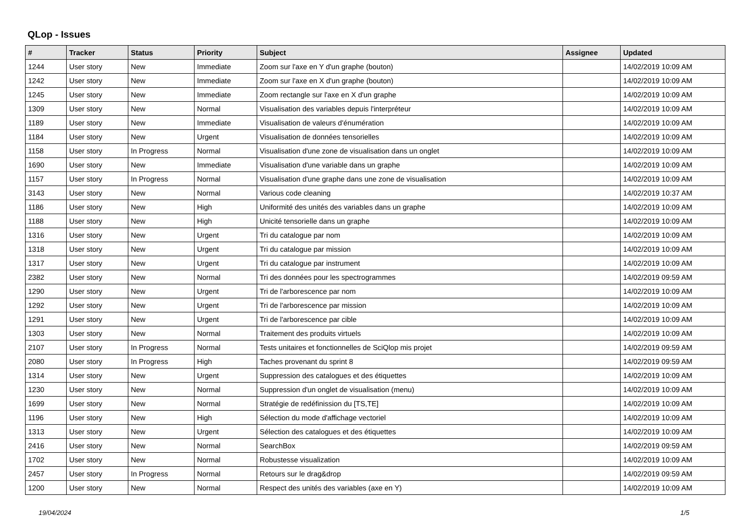QLop - Issues
| # | Tracker | Status | Priority | Subject | Assignee | Updated |
| --- | --- | --- | --- | --- | --- | --- |
| 1244 | User story | New | Immediate | Zoom sur l'axe en Y d'un graphe (bouton) | | 14/02/2019 10:09 AM |
| 1242 | User story | New | Immediate | Zoom sur l'axe en X d'un graphe (bouton) | | 14/02/2019 10:09 AM |
| 1245 | User story | New | Immediate | Zoom rectangle sur l'axe en X d'un graphe | | 14/02/2019 10:09 AM |
| 1309 | User story | New | Normal | Visualisation des variables depuis l'interpréteur | | 14/02/2019 10:09 AM |
| 1189 | User story | New | Immediate | Visualisation de valeurs d'énumération | | 14/02/2019 10:09 AM |
| 1184 | User story | New | Urgent | Visualisation de données tensorielles | | 14/02/2019 10:09 AM |
| 1158 | User story | In Progress | Normal | Visualisation d'une zone de visualisation dans un onglet | | 14/02/2019 10:09 AM |
| 1690 | User story | New | Immediate | Visualisation d'une variable dans un graphe | | 14/02/2019 10:09 AM |
| 1157 | User story | In Progress | Normal | Visualisation d'une graphe dans une zone de visualisation | | 14/02/2019 10:09 AM |
| 3143 | User story | New | Normal | Various code cleaning | | 14/02/2019 10:37 AM |
| 1186 | User story | New | High | Uniformité des unités des variables dans un graphe | | 14/02/2019 10:09 AM |
| 1188 | User story | New | High | Unicité tensorielle dans un graphe | | 14/02/2019 10:09 AM |
| 1316 | User story | New | Urgent | Tri du catalogue par nom | | 14/02/2019 10:09 AM |
| 1318 | User story | New | Urgent | Tri du catalogue par mission | | 14/02/2019 10:09 AM |
| 1317 | User story | New | Urgent | Tri du catalogue par instrument | | 14/02/2019 10:09 AM |
| 2382 | User story | New | Normal | Tri des données pour les spectrogrammes | | 14/02/2019 09:59 AM |
| 1290 | User story | New | Urgent | Tri de l'arborescence par nom | | 14/02/2019 10:09 AM |
| 1292 | User story | New | Urgent | Tri de l'arborescence par mission | | 14/02/2019 10:09 AM |
| 1291 | User story | New | Urgent | Tri de l'arborescence par cible | | 14/02/2019 10:09 AM |
| 1303 | User story | New | Normal | Traitement des produits virtuels | | 14/02/2019 10:09 AM |
| 2107 | User story | In Progress | Normal | Tests unitaires et fonctionnelles de SciQlop mis projet | | 14/02/2019 09:59 AM |
| 2080 | User story | In Progress | High | Taches provenant du sprint 8 | | 14/02/2019 09:59 AM |
| 1314 | User story | New | Urgent | Suppression des catalogues et des étiquettes | | 14/02/2019 10:09 AM |
| 1230 | User story | New | Normal | Suppression d'un onglet de visualisation (menu) | | 14/02/2019 10:09 AM |
| 1699 | User story | New | Normal | Stratégie de redéfinission du [TS,TE] | | 14/02/2019 10:09 AM |
| 1196 | User story | New | High | Sélection du mode d'affichage vectoriel | | 14/02/2019 10:09 AM |
| 1313 | User story | New | Urgent | Sélection des catalogues et des étiquettes | | 14/02/2019 10:09 AM |
| 2416 | User story | New | Normal | SearchBox | | 14/02/2019 09:59 AM |
| 1702 | User story | New | Normal | Robustesse visualization | | 14/02/2019 10:09 AM |
| 2457 | User story | In Progress | Normal | Retours sur le drag&drop | | 14/02/2019 09:59 AM |
| 1200 | User story | New | Normal | Respect des unités des variables (axe en Y) | | 14/02/2019 10:09 AM |
19/04/2024 1/5